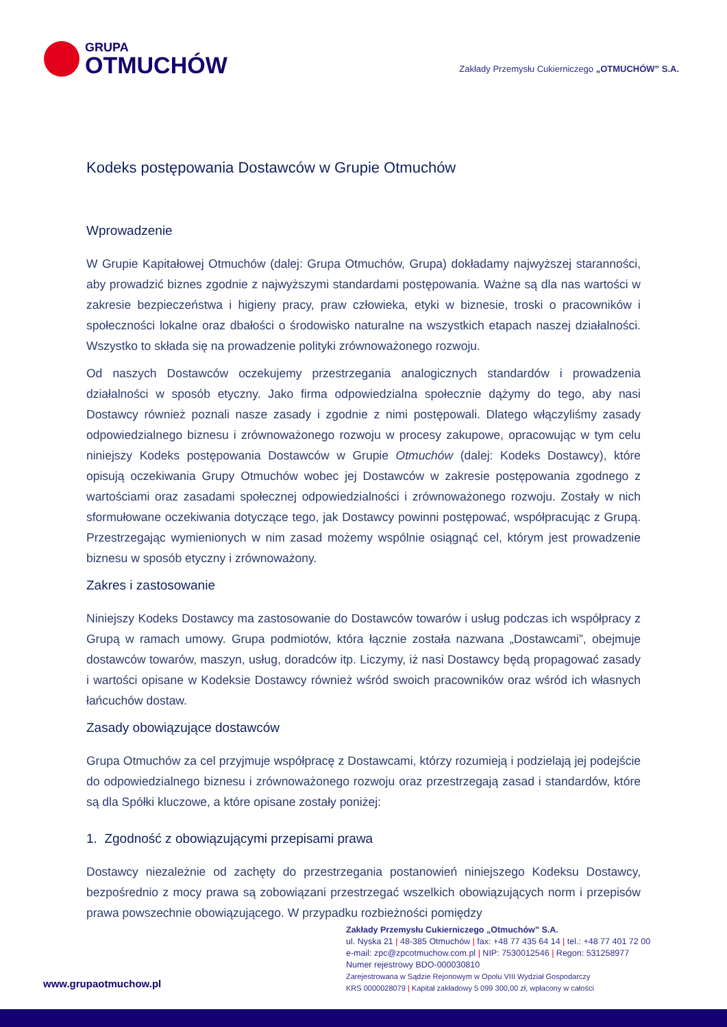GRUPA
OTMUCHÓW
Zakłady Przemysłu Cukierniczego „OTMUCHÓW” S.A.
Kodeks postępowania Dostawców w Grupie Otmuchów
Wprowadzenie
W Grupie Kapitałowej Otmuchów (dalej: Grupa Otmuchów, Grupa) dokładamy najwyższej staranności, aby prowadzić biznes zgodnie z najwyższymi standardami postępowania. Ważne są dla nas wartości w zakresie bezpieczeństwa i higieny pracy, praw człowieka, etyki w biznesie, troski o pracowników i społeczności lokalne oraz dbałości o środowisko naturalne na wszystkich etapach naszej działalności. Wszystko to składa się na prowadzenie polityki zrównoważonego rozwoju.
Od naszych Dostawców oczekujemy przestrzegania analogicznych standardów i prowadzenia działalności w sposób etyczny. Jako firma odpowiedzialna społecznie dążymy do tego, aby nasi Dostawcy również poznali nasze zasady i zgodnie z nimi postępowali. Dlatego włączyliśmy zasady odpowiedzialnego biznesu i zrównoważonego rozwoju w procesy zakupowe, opracowując w tym celu niniejszy Kodeks postępowania Dostawców w Grupie Otmuchów (dalej: Kodeks Dostawcy), które opisują oczekiwania Grupy Otmuchów wobec jej Dostawców w zakresie postępowania zgodnego z wartościami oraz zasadami społecznej odpowiedzialności i zrównoważonego rozwoju. Zostały w nich sformułowane oczekiwania dotyczące tego, jak Dostawcy powinni postępować, współpracując z Grupą. Przestrzegając wymienionych w nim zasad możemy wspólnie osiągnąć cel, którym jest prowadzenie biznesu w sposób etyczny i zrównoważony.
Zakres i zastosowanie
Niniejszy Kodeks Dostawcy ma zastosowanie do Dostawców towarów i usług podczas ich współpracy z Grupą w ramach umowy. Grupa podmiotów, która łącznie została nazwana „Dostawcami”, obejmuje dostawców towarów, maszyn, usług, doradców itp. Liczymy, iż nasi Dostawcy będą propagować zasady i wartości opisane w Kodeksie Dostawcy również wśród swoich pracowników oraz wśród ich własnych łańcuchów dostaw.
Zasady obowiązujące dostawców
Grupa Otmuchów za cel przyjmuje współpracę z Dostawcami, którzy rozumieją i podzielają jej podejście do odpowiedzialnego biznesu i zrównoważonego rozwoju oraz przestrzegają zasad i standardów, które są dla Spółki kluczowe, a które opisane zostały poniżej:
1. Zgodność z obowiązującymi przepisami prawa
Dostawcy niezależnie od zachęty do przestrzegania postanowień niniejszego Kodeksu Dostawcy, bezpośrednio z mocy prawa są zobowiązani przestrzegać wszelkich obowiązujących norm i przepisów prawa powszechnie obowiązującego. W przypadku rozbieżności pomiędzy
Zakłady Przemysłu Cukierniczego „Otmuchów” S.A.
ul. Nyska 21 | 48-385 Otmuchów | fax: +48 77 435 64 14 | tel.: +48 77 401 72 00
e-mail: zpc@zpcotmuchow.com.pl | NIP: 7530012546 | Regon: 531258977
Numer rejestrowy BDO-000030810
Zarejestrowana w Sądzie Rejonowym w Opolu VIII Wydział Gospodarczy
KRS 0000028079 | Kapitał zakładowy 5 099 300,00 zł, wpłacony w całości
www.grupaotmuchow.pl